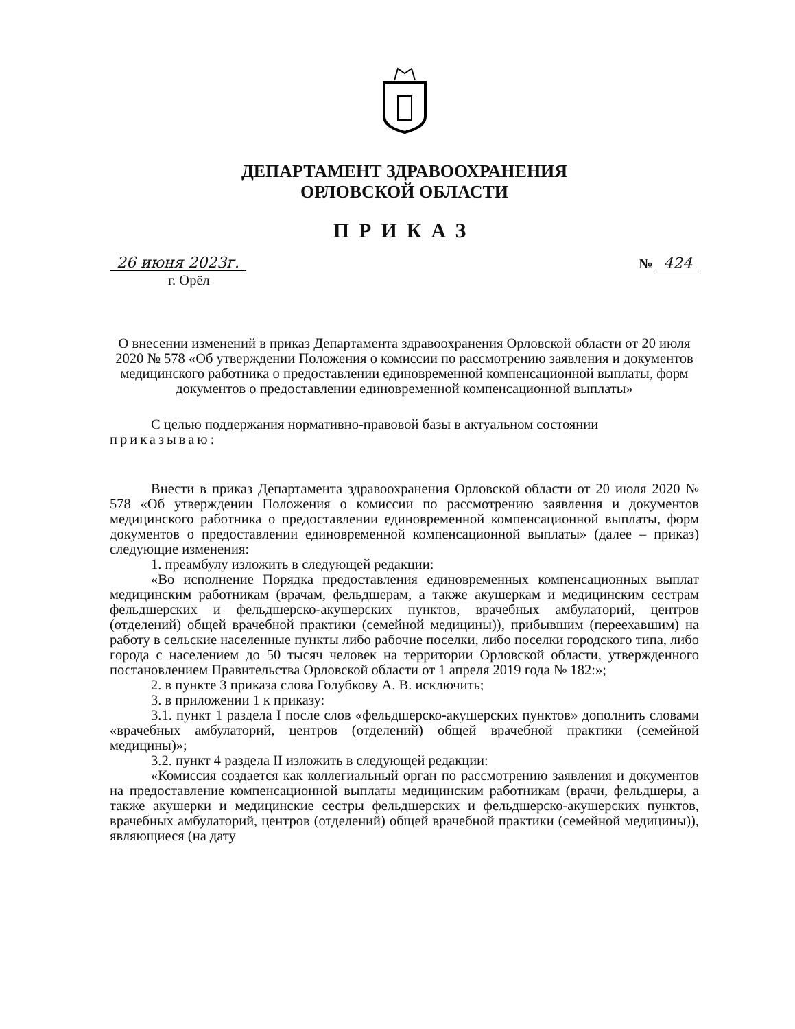ДЕПАРТАМЕНТ ЗДРАВООХРАНЕНИЯ
ОРЛОВСКОЙ ОБЛАСТИ
ПРИКАЗ
26 июня 2023г. № 424
г. Орёл
О внесении изменений в приказ Департамента здравоохранения Орловской области от 20 июля 2020 № 578 «Об утверждении Положения о комиссии по рассмотрению заявления и документов медицинского работника о предоставлении единовременной компенсационной выплаты, форм документов о предоставлении единовременной компенсационной выплаты»
С целью поддержания нормативно-правовой базы в актуальном состоянии
приказываю:
Внести в приказ Департамента здравоохранения Орловской области от 20 июля 2020 № 578 «Об утверждении Положения о комиссии по рассмотрению заявления и документов медицинского работника о предоставлении единовременной компенсационной выплаты, форм документов о предоставлении единовременной компенсационной выплаты» (далее – приказ) следующие изменения:
1. преамбулу изложить в следующей редакции:
«Во исполнение Порядка предоставления единовременных компенсационных выплат медицинским работникам (врачам, фельдшерам, а также акушеркам и медицинским сестрам фельдшерских и фельдшерско-акушерских пунктов, врачебных амбулаторий, центров (отделений) общей врачебной практики (семейной медицины)), прибывшим (переехавшим) на работу в сельские населенные пункты либо рабочие поселки, либо поселки городского типа, либо города с населением до 50 тысяч человек на территории Орловской области, утвержденного постановлением Правительства Орловской области от 1 апреля 2019 года № 182:»;
2. в пункте 3 приказа слова Голубкову А. В. исключить;
3. в приложении 1 к приказу:
3.1. пункт 1 раздела I после слов «фельдшерско-акушерских пунктов» дополнить словами «врачебных амбулаторий, центров (отделений) общей врачебной практики (семейной медицины)»;
3.2. пункт 4 раздела II изложить в следующей редакции:
«Комиссия создается как коллегиальный орган по рассмотрению заявления и документов на предоставление компенсационной выплаты медицинским работникам (врачи, фельдшеры, а также акушерки и медицинские сестры фельдшерских и фельдшерско-акушерских пунктов, врачебных амбулаторий, центров (отделений) общей врачебной практики (семейной медицины)), являющиеся (на дату